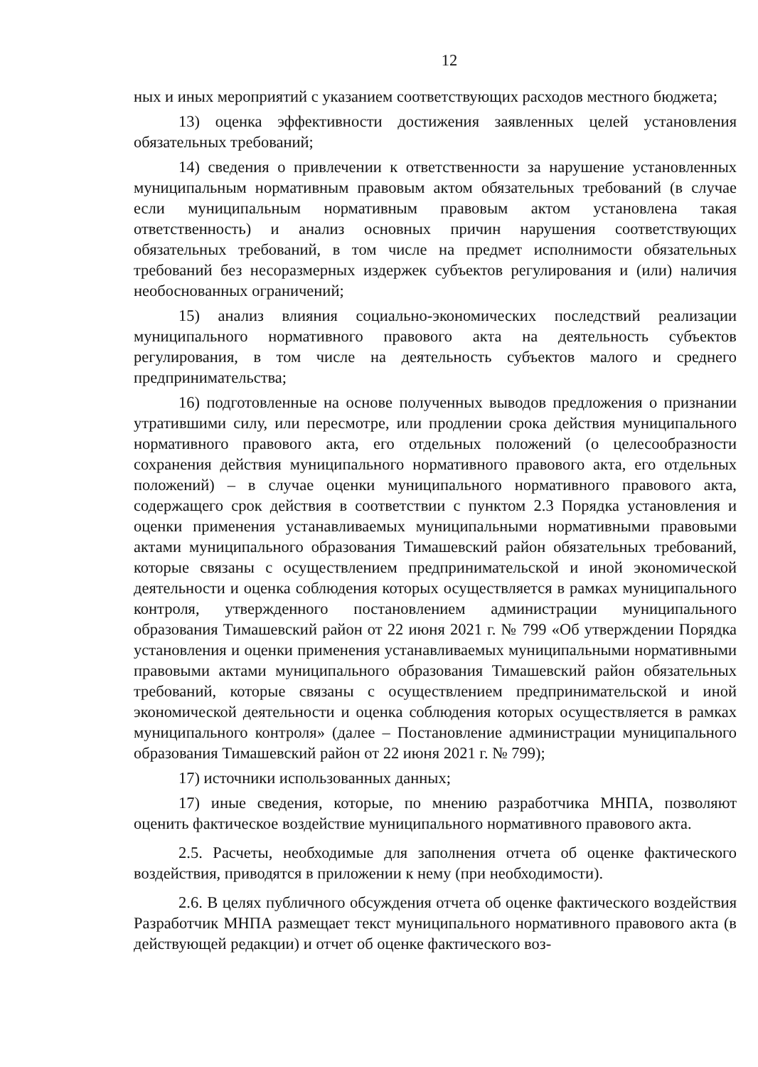12
ных и иных мероприятий с указанием соответствующих расходов местного бюджета;
13) оценка эффективности достижения заявленных целей установления обязательных требований;
14) сведения о привлечении к ответственности за нарушение установленных муниципальным нормативным правовым актом обязательных требований (в случае если муниципальным нормативным правовым актом установлена такая ответственность) и анализ основных причин нарушения соответствующих обязательных требований, в том числе на предмет исполнимости обязательных требований без несоразмерных издержек субъектов регулирования и (или) наличия необоснованных ограничений;
15) анализ влияния социально-экономических последствий реализации муниципального нормативного правового акта на деятельность субъектов регулирования, в том числе на деятельность субъектов малого и среднего предпринимательства;
16) подготовленные на основе полученных выводов предложения о признании утратившими силу, или пересмотре, или продлении срока действия муниципального нормативного правового акта, его отдельных положений (о целесообразности сохранения действия муниципального нормативного правового акта, его отдельных положений) – в случае оценки муниципального нормативного правового акта, содержащего срок действия в соответствии с пунктом 2.3 Порядка установления и оценки применения устанавливаемых муниципальными нормативными правовыми актами муниципального образования Тимашевский район обязательных требований, которые связаны с осуществлением предпринимательской и иной экономической деятельности и оценка соблюдения которых осуществляется в рамках муниципального контроля, утвержденного постановлением администрации муниципального образования Тимашевский район от 22 июня 2021 г. № 799 «Об утверждении Порядка установления и оценки применения устанавливаемых муниципальными нормативными правовыми актами муниципального образования Тимашевский район обязательных требований, которые связаны с осуществлением предпринимательской и иной экономической деятельности и оценка соблюдения которых осуществляется в рамках муниципального контроля» (далее – Постановление администрации муниципального образования Тимашевский район от 22 июня 2021 г. № 799);
17) источники использованных данных;
17) иные сведения, которые, по мнению разработчика МНПА, позволяют оценить фактическое воздействие муниципального нормативного правового акта.
2.5. Расчеты, необходимые для заполнения отчета об оценке фактического воздействия, приводятся в приложении к нему (при необходимости).
2.6. В целях публичного обсуждения отчета об оценке фактического воздействия Разработчик МНПА размещает текст муниципального нормативного правового акта (в действующей редакции) и отчет об оценке фактического воз-